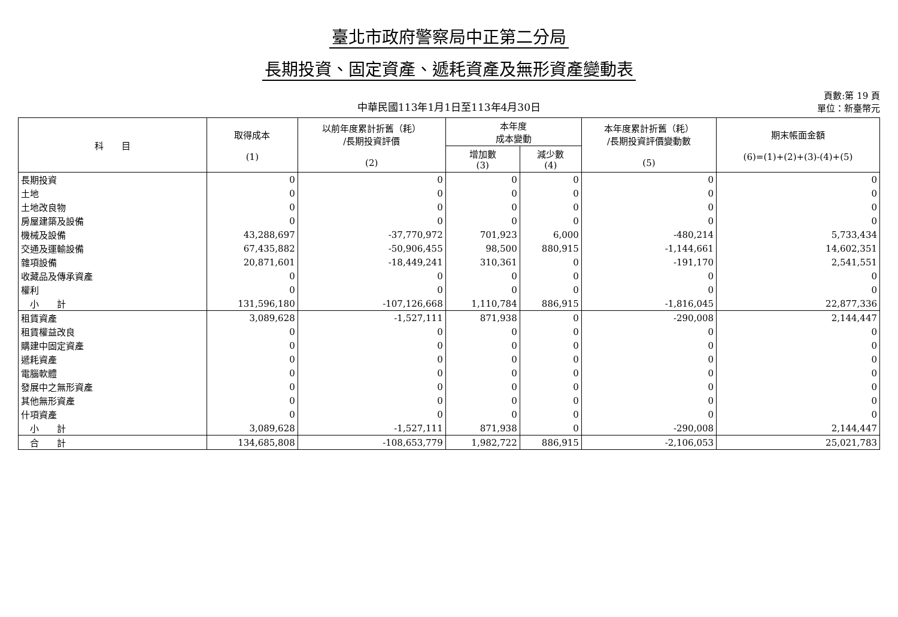臺北市政府警察局中正第二分局
長期投資、固定資產、遞耗資產及無形資產變動表
中華民國113年1月1日至113年4月30日
頁數:第 19 頁
單位：新臺幣元
| 科 目 | 取得成本 (1) | 以前年度累計折舊（耗） /長期投資評價 (2) | 本年度 成本變動 | | 本年度累計折舊（耗） /長期投資評價變動數 (5) | 期末帳面金額 (6)=(1)+(2)+(3)-(4)+(5) |
| --- | --- | --- | --- | --- | --- | --- |
| | | | 增加數 (3) | 減少數 (4) | | |
| 長期投資 | 0 | 0 | 0 | 0 | 0 | 0 |
| 土地 | 0 | 0 | 0 | 0 | 0 | 0 |
| 土地改良物 | 0 | 0 | 0 | 0 | 0 | 0 |
| 房屋建築及設備 | 0 | 0 | 0 | 0 | 0 | 0 |
| 機械及設備 | 43,288,697 | -37,770,972 | 701,923 | 6,000 | -480,214 | 5,733,434 |
| 交通及運輸設備 | 67,435,882 | -50,906,455 | 98,500 | 880,915 | -1,144,661 | 14,602,351 |
| 雜項設備 | 20,871,601 | -18,449,241 | 310,361 | 0 | -191,170 | 2,541,551 |
| 收藏品及傳承資產 | 0 | 0 | 0 | 0 | 0 | 0 |
| 權利 | 0 | 0 | 0 | 0 | 0 | 0 |
| 小 計 | 131,596,180 | -107,126,668 | 1,110,784 | 886,915 | -1,816,045 | 22,877,336 |
| 租賃資產 | 3,089,628 | -1,527,111 | 871,938 | 0 | -290,008 | 2,144,447 |
| 租賃權益改良 | 0 | 0 | 0 | 0 | 0 | 0 |
| 購建中固定資產 | 0 | 0 | 0 | 0 | 0 | 0 |
| 遞耗資產 | 0 | 0 | 0 | 0 | 0 | 0 |
| 電腦軟體 | 0 | 0 | 0 | 0 | 0 | 0 |
| 發展中之無形資產 | 0 | 0 | 0 | 0 | 0 | 0 |
| 其他無形資產 | 0 | 0 | 0 | 0 | 0 | 0 |
| 什項資產 | 0 | 0 | 0 | 0 | 0 | 0 |
| 小 計 | 3,089,628 | -1,527,111 | 871,938 | 0 | -290,008 | 2,144,447 |
| 合 計 | 134,685,808 | -108,653,779 | 1,982,722 | 886,915 | -2,106,053 | 25,021,783 |